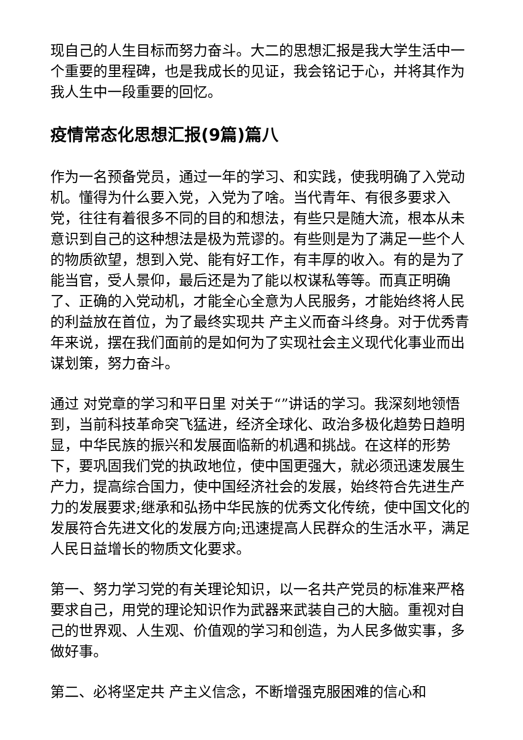现自己的人生目标而努力奋斗。大二的思想汇报是我大学生活中一个重要的里程碑，也是我成长的见证，我会铭记于心，并将其作为我人生中一段重要的回忆。
疫情常态化思想汇报(9篇)篇八
作为一名预备党员，通过一年的学习、和实践，使我明确了入党动机。懂得为什么要入党，入党为了啥。当代青年、有很多要求入党，往往有着很多不同的目的和想法，有些只是随大流，根本从未意识到自己的这种想法是极为荒谬的。有些则是为了满足一些个人的物质欲望，想到入党、能有好工作，有丰厚的收入。有的是为了能当官，受人景仰，最后还是为了能以权谋私等等。而真正明确了、正确的入党动机，才能全心全意为人民服务，才能始终将人民的利益放在首位，为了最终实现共 产主义而奋斗终身。对于优秀青年来说，摆在我们面前的是如何为了实现社会主义现代化事业而出谋划策，努力奋斗。
通过 对党章的学习和平日里 对关于“”讲话的学习。我深刻地领悟到，当前科技革命突飞猛进，经济全球化、政治多极化趋势日趋明显，中华民族的振兴和发展面临新的机遇和挑战。在这样的形势下，要巩固我们党的执政地位，使中国更强大，就必须迅速发展生产力，提高综合国力，使中国经济社会的发展，始终符合先进生产力的发展要求;继承和弘扬中华民族的优秀文化传统，使中国文化的发展符合先进文化的发展方向;迅速提高人民群众的生活水平，满足人民日益增长的物质文化要求。
第一、努力学习党的有关理论知识，以一名共产党员的标准来严格要求自己，用党的理论知识作为武器来武装自己的大脑。重视对自己的世界观、人生观、价值观的学习和创造，为人民多做实事，多做好事。
第二、必将坚定共 产主义信念，不断增强克服困难的信心和